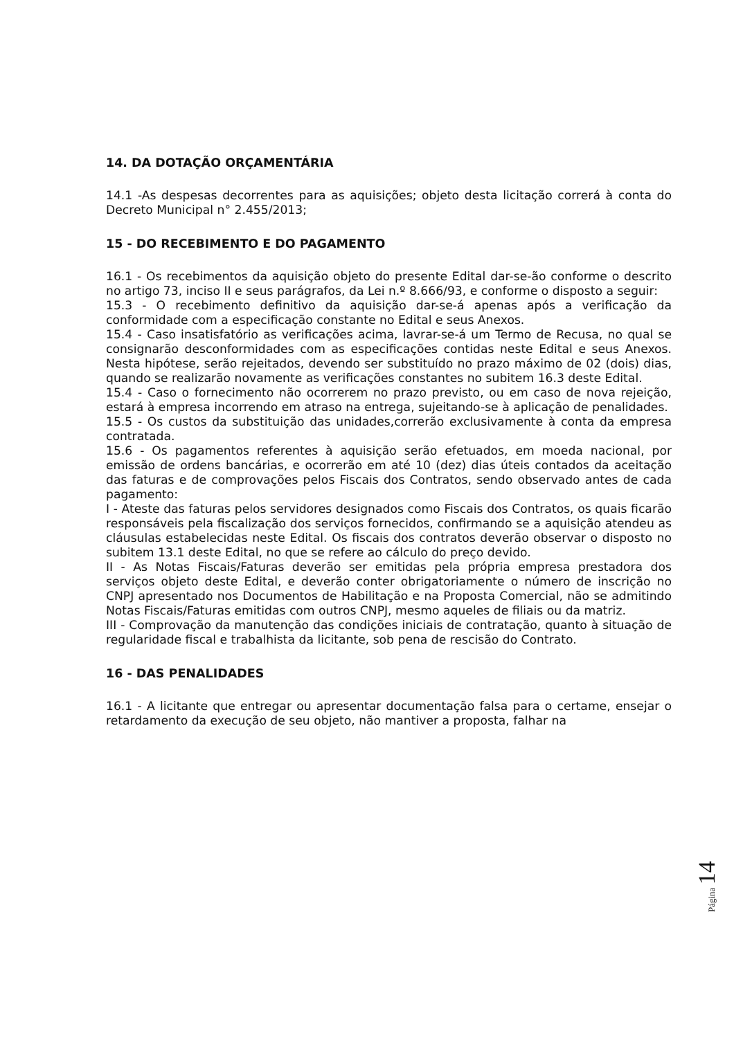14. DA DOTAÇÃO ORÇAMENTÁRIA
14.1 -As despesas decorrentes para as aquisições; objeto desta licitação correrá à conta do Decreto Municipal n° 2.455/2013;
15 - DO RECEBIMENTO E DO PAGAMENTO
16.1 - Os recebimentos da aquisição objeto do presente Edital dar-se-ão conforme o descrito no artigo 73, inciso II e seus parágrafos, da Lei n.º 8.666/93, e conforme o disposto a seguir:
15.3 - O recebimento definitivo da aquisição dar-se-á apenas após a verificação da conformidade com a especificação constante no Edital e seus Anexos.
15.4 - Caso insatisfatório as verificações acima, lavrar-se-á um Termo de Recusa, no qual se consignarão desconformidades com as especificações contidas neste Edital e seus Anexos. Nesta hipótese, serão rejeitados, devendo ser substituído no prazo máximo de 02 (dois) dias, quando se realizarão novamente as verificações constantes no subitem 16.3 deste Edital.
15.4 - Caso o fornecimento não ocorrerem no prazo previsto, ou em caso de nova rejeição, estará à empresa incorrendo em atraso na entrega, sujeitando-se à aplicação de penalidades.
15.5 - Os custos da substituição das unidades,correrão exclusivamente à conta da empresa contratada.
15.6 - Os pagamentos referentes à aquisição serão efetuados, em moeda nacional, por emissão de ordens bancárias, e ocorrerão em até 10 (dez) dias úteis contados da aceitação das faturas e de comprovações pelos Fiscais dos Contratos, sendo observado antes de cada pagamento:
I - Ateste das faturas pelos servidores designados como Fiscais dos Contratos, os quais ficarão responsáveis pela fiscalização dos serviços fornecidos, confirmando se a aquisição atendeu as cláusulas estabelecidas neste Edital. Os fiscais dos contratos deverão observar o disposto no subitem 13.1 deste Edital, no que se refere ao cálculo do preço devido.
II - As Notas Fiscais/Faturas deverão ser emitidas pela própria empresa prestadora dos serviços objeto deste Edital, e deverão conter obrigatoriamente o número de inscrição no CNPJ apresentado nos Documentos de Habilitação e na Proposta Comercial, não se admitindo Notas Fiscais/Faturas emitidas com outros CNPJ, mesmo aqueles de filiais ou da matriz.
III - Comprovação da manutenção das condições iniciais de contratação, quanto à situação de regularidade fiscal e trabalhista da licitante, sob pena de rescisão do Contrato.
16 - DAS PENALIDADES
16.1 - A licitante que entregar ou apresentar documentação falsa para o certame, ensejar o retardamento da execução de seu objeto, não mantiver a proposta, falhar na
Página 14